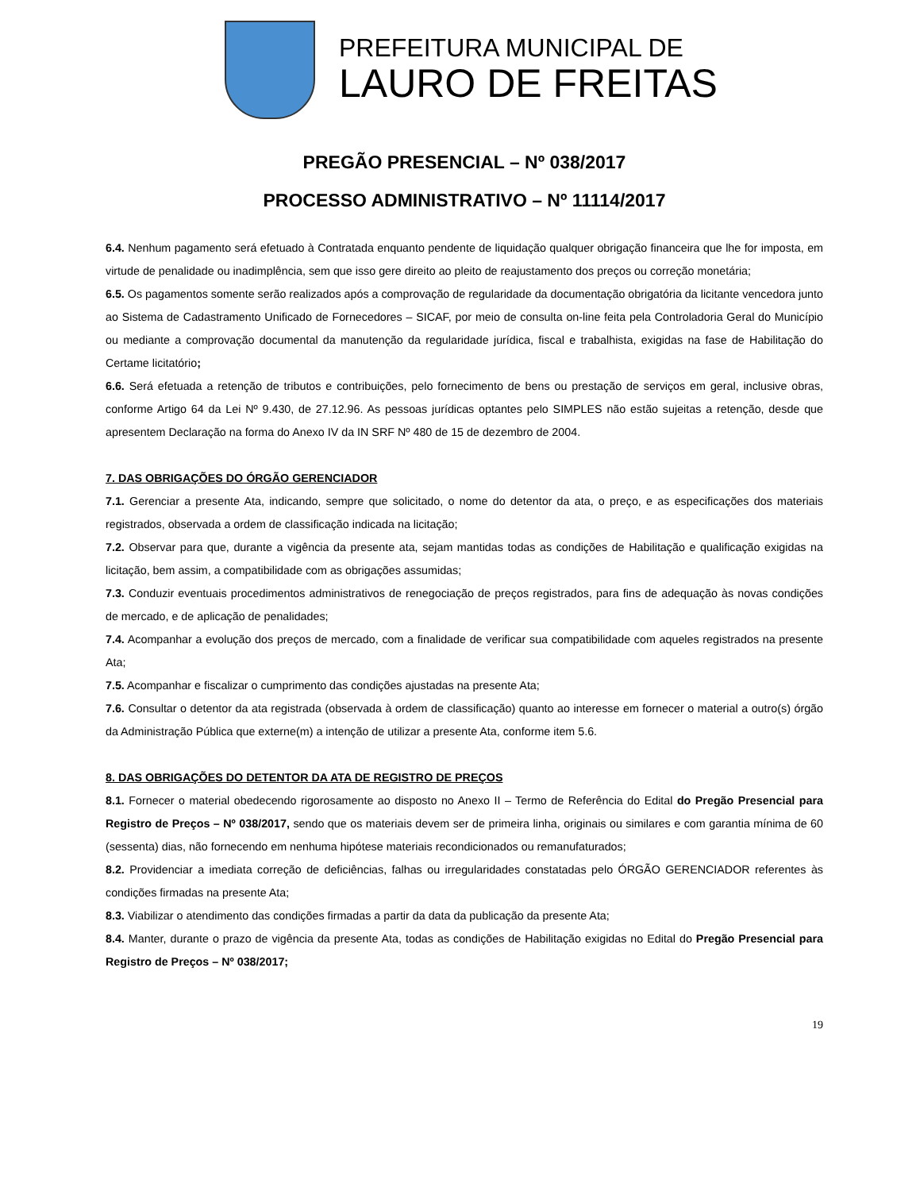PREFEITURA MUNICIPAL DE
LAURO DE FREITAS
PREGÃO PRESENCIAL – Nº 038/2017
PROCESSO ADMINISTRATIVO – Nº 11114/2017
6.4. Nenhum pagamento será efetuado à Contratada enquanto pendente de liquidação qualquer obrigação financeira que lhe for imposta, em virtude de penalidade ou inadimplência, sem que isso gere direito ao pleito de reajustamento dos preços ou correção monetária;
6.5. Os pagamentos somente serão realizados após a comprovação de regularidade da documentação obrigatória da licitante vencedora junto ao Sistema de Cadastramento Unificado de Fornecedores – SICAF, por meio de consulta on-line feita pela Controladoria Geral do Município ou mediante a comprovação documental da manutenção da regularidade jurídica, fiscal e trabalhista, exigidas na fase de Habilitação do Certame licitatório;
6.6. Será efetuada a retenção de tributos e contribuições, pelo fornecimento de bens ou prestação de serviços em geral, inclusive obras, conforme Artigo 64 da Lei Nº 9.430, de 27.12.96. As pessoas jurídicas optantes pelo SIMPLES não estão sujeitas a retenção, desde que apresentem Declaração na forma do Anexo IV da IN SRF Nº 480 de 15 de dezembro de 2004.
7. DAS OBRIGAÇÕES DO ÓRGÃO GERENCIADOR
7.1. Gerenciar a presente Ata, indicando, sempre que solicitado, o nome do detentor da ata, o preço, e as especificações dos materiais registrados, observada a ordem de classificação indicada na licitação;
7.2. Observar para que, durante a vigência da presente ata, sejam mantidas todas as condições de Habilitação e qualificação exigidas na licitação, bem assim, a compatibilidade com as obrigações assumidas;
7.3. Conduzir eventuais procedimentos administrativos de renegociação de preços registrados, para fins de adequação às novas condições de mercado, e de aplicação de penalidades;
7.4. Acompanhar a evolução dos preços de mercado, com a finalidade de verificar sua compatibilidade com aqueles registrados na presente Ata;
7.5. Acompanhar e fiscalizar o cumprimento das condições ajustadas na presente Ata;
7.6. Consultar o detentor da ata registrada (observada à ordem de classificação) quanto ao interesse em fornecer o material a outro(s) órgão da Administração Pública que externe(m) a intenção de utilizar a presente Ata, conforme item 5.6.
8. DAS OBRIGAÇÕES DO DETENTOR DA ATA DE REGISTRO DE PREÇOS
8.1. Fornecer o material obedecendo rigorosamente ao disposto no Anexo II – Termo de Referência do Edital do Pregão Presencial para Registro de Preços – Nº 038/2017, sendo que os materiais devem ser de primeira linha, originais ou similares e com garantia mínima de 60 (sessenta) dias, não fornecendo em nenhuma hipótese materiais recondicionados ou remanufaturados;
8.2. Providenciar a imediata correção de deficiências, falhas ou irregularidades constatadas pelo ÓRGÃO GERENCIADOR referentes às condições firmadas na presente Ata;
8.3. Viabilizar o atendimento das condições firmadas a partir da data da publicação da presente Ata;
8.4. Manter, durante o prazo de vigência da presente Ata, todas as condições de Habilitação exigidas no Edital do Pregão Presencial para Registro de Preços – Nº 038/2017;
19